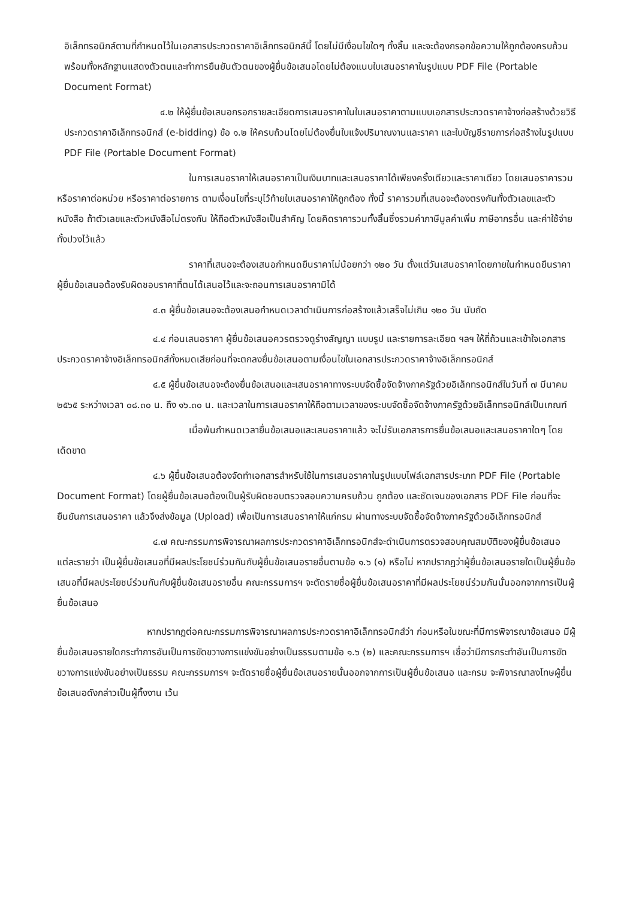อิเล็กทรอนิกส์ตามที่กำหนดไว้ในเอกสารประกวดราคาอิเล็กทรอนิกส์นี้ โดยไม่มีเงื่อนไขใดๆ ทั้งสิ้น และจะต้องกรอกข้อความให้ถูกต้องครบถ้วน พร้อมทั้งหลักฐานแสดงตัวตนและทำการยืนยันตัวตนของผู้ยื่นข้อเสนอโดยไม่ต้องแนบใบเสนอราคาในรูปแบบ PDF File (Portable Document Format)
๔.๒ ให้ผู้ยื่นข้อเสนอกรอกรายละเอียดการเสนอราคาในใบเสนอราคาตามแบบเอกสารประกวดราคาจ้างก่อสร้างด้วยวิธีประกวดราคาอิเล็กทรอนิกส์ (e-bidding) ข้อ ๑.๒ ให้ครบถ้วนโดยไม่ต้องยื่นใบแจ้งปริมาณงานและราคา และใบบัญชีรายการก่อสร้างในรูปแบบ PDF File (Portable Document Format)
ในการเสนอราคาให้เสนอราคาเป็นเงินบาทและเสนอราคาได้เพียงครั้งเดียวและราคาเดียว โดยเสนอราคารวม หรือราคาต่อหน่วย หรือราคาต่อรายการ ตามเงื่อนไขที่ระบุไว้ท้ายใบเสนอราคาให้ถูกต้อง ทั้งนี้ ราคารวมที่เสนอจะต้องตรงกันทั้งตัวเลขและตัวหนังสือ ถ้าตัวเลขและตัวหนังสือไม่ตรงกัน ให้ถือตัวหนังสือเป็นสำคัญ โดยคิดราคารวมทั้งสิ้นซึ่งรวมค่าภาษีมูลค่าเพิ่ม ภาษีอากรอื่น และค่าใช้จ่ายทั้งปวงไว้แล้ว
ราคาที่เสนอจะต้องเสนอกำหนดยืนราคาไม่น้อยกว่า ๑๒๐ วัน ตั้งแต่วันเสนอราคาโดยภายในกำหนดยืนราคา ผู้ยื่นข้อเสนอต้องรับผิดชอบราคาที่ตนได้เสนอไว้และจะถอนการเสนอราคามิได้
๔.๓ ผู้ยื่นข้อเสนอจะต้องเสนอกำหนดเวลาดำเนินการก่อสร้างแล้วเสร็จไม่เกิน ๑๒๐ วัน นับถัด
๔.๔ ก่อนเสนอราคา ผู้ยื่นข้อเสนอควรตรวจดูร่างสัญญา แบบรูป และรายการละเอียด ฯลฯ ให้ถี่ถ้วนและเข้าใจเอกสารประกวดราคาจ้างอิเล็กทรอนิกส์ทั้งหมดเสียก่อนที่จะตกลงยื่นข้อเสนอตามเงื่อนไขในเอกสารประกวดราคาจ้างอิเล็กทรอนิกส์
๔.๕ ผู้ยื่นข้อเสนอจะต้องยื่นข้อเสนอและเสนอราคาทางระบบจัดซื้อจัดจ้างภาครัฐด้วยอิเล็กทรอนิกส์ในวันที่ ๗ มีนาคม ๒๕๖๕ ระหว่างเวลา ๐๘.๓๐ น. ถึง ๑๖.๓๐ น. และเวลาในการเสนอราคาให้ถือตามเวลาของระบบจัดซื้อจัดจ้างภาครัฐด้วยอิเล็กทรอนิกส์เป็นเกณฑ์
เมื่อพ้นกำหนดเวลายื่นข้อเสนอและเสนอราคาแล้ว จะไม่รับเอกสารการยื่นข้อเสนอและเสนอราคาใดๆ โดยเด็ดขาด
๔.๖ ผู้ยื่นข้อเสนอต้องจัดทำเอกสารสำหรับใช้ในการเสนอราคาในรูปแบบไฟล์เอกสารประเภท PDF File (Portable Document Format) โดยผู้ยื่นข้อเสนอต้องเป็นผู้รับผิดชอบตรวจสอบความครบถ้วน ถูกต้อง และชัดเจนของเอกสาร PDF File ก่อนที่จะยืนยันการเสนอราคา แล้วจึงส่งข้อมูล (Upload) เพื่อเป็นการเสนอราคาให้แก่กรม ผ่านทางระบบจัดซื้อจัดจ้างภาครัฐด้วยอิเล็กทรอนิกส์
๔.๗ คณะกรรมการพิจารณาผลการประกวดราคาอิเล็กทรอนิกส์จะดำเนินการตรวจสอบคุณสมบัติของผู้ยื่นข้อเสนอแต่ละรายว่า เป็นผู้ยื่นข้อเสนอที่มีผลประโยชน์ร่วมกันกับผู้ยื่นข้อเสนอรายอื่นตามข้อ ๑.๖ (๑) หรือไม่ หากปรากฏว่าผู้ยื่นข้อเสนอรายใดเป็นผู้ยื่นข้อเสนอที่มีผลประโยชน์ร่วมกันกับผู้ยื่นข้อเสนอรายอื่น คณะกรรมการฯ จะตัดรายชื่อผู้ยื่นข้อเสนอราคาที่มีผลประโยชน์ร่วมกันนั้นออกจากการเป็นผู้ยื่นข้อเสนอ
หากปรากฏต่อคณะกรรมการพิจารณาผลการประกวดราคาอิเล็กทรอนิกส์ว่า ก่อนหรือในขณะที่มีการพิจารณาข้อเสนอ มีผู้ยื่นข้อเสนอรายใดกระทำการอันเป็นการขัดขวางการแข่งขันอย่างเป็นธรรมตามข้อ ๑.๖ (๒) และคณะกรรมการฯ เชื่อว่ามีการกระทำอันเป็นการขัดขวางการแข่งขันอย่างเป็นธรรม คณะกรรมการฯ จะตัดรายชื่อผู้ยื่นข้อเสนอรายนั้นออกจากการเป็นผู้ยื่นข้อเสนอ และกรม จะพิจารณาลงโทษผู้ยื่นข้อเสนอดังกล่าวเป็นผู้ทิ้งงาน เว้น